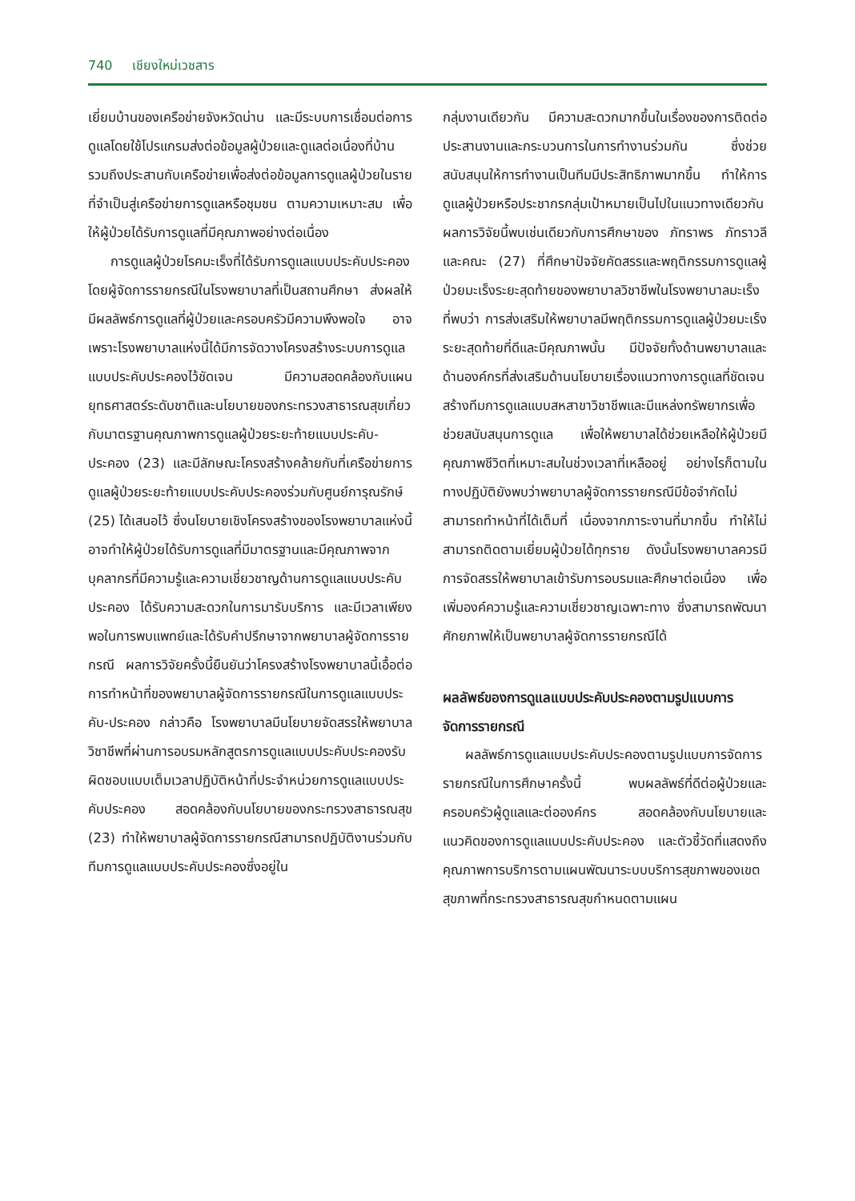740 เชียงใหม่เวชสาร
เยี่ยมบ้านของเครือข่ายจังหวัดน่าน และมีระบบการเชื่อมต่อการดูแลโดยใช้โปรแกรมส่งต่อข้อมูลผู้ป่วยและดูแลต่อเนื่องที่บ้าน รวมถึงประสานกับเครือข่ายเพื่อส่งต่อข้อมูลการดูแลผู้ป่วยในรายที่จำเป็นสู่เครือข่ายการดูแลหรือชุมชน ตามความเหมาะสม เพื่อให้ผู้ป่วยได้รับการดูแลที่มีคุณภาพอย่างต่อเนื่อง
การดูแลผู้ป่วยโรคมะเร็งที่ได้รับการดูแลแบบประคับประคองโดยผู้จัดการรายกรณีในโรงพยาบาลที่เป็นสถานศึกษา ส่งผลให้มีผลลัพธ์การดูแลที่ผู้ป่วยและครอบครัวมีความพึงพอใจ อาจเพราะโรงพยาบาลแห่งนี้ได้มีการจัดวางโครงสร้างระบบการดูแลแบบประคับประคองไว้ชัดเจน มีความสอดคล้องกับแผนยุทธศาสตร์ระดับชาติและนโยบายของกระทรวงสาธารณสุขเกี่ยวกับมาตรฐานคุณภาพการดูแลผู้ป่วยระยะท้ายแบบประคับ-ประคอง (23) และมีลักษณะโครงสร้างคล้ายกับที่เครือข่ายการดูแลผู้ป่วยระยะท้ายแบบประคับประคองร่วมกับศูนย์การุณรักษ์ (25) ได้เสนอไว้ ซึ่งนโยบายเชิงโครงสร้างของโรงพยาบาลแห่งนี้อาจทำให้ผู้ป่วยได้รับการดูแลที่มีมาตรฐานและมีคุณภาพจากบุคลากรที่มีความรู้และความเชี่ยวชาญด้านการดูแลแบบประคับประคอง ได้รับความสะดวกในการมารับบริการ และมีเวลาเพียงพอในการพบแพทย์และได้รับคำปรึกษาจากพยาบาลผู้จัดการรายกรณี ผลการวิจัยครั้งนี้ยืนยันว่าโครงสร้างโรงพยาบาลนี้เอื้อต่อการทำหน้าที่ของพยาบาลผู้จัดการรายกรณีในการดูแลแบบประคับ-ประคอง กล่าวคือ โรงพยาบาลมีนโยบายจัดสรรให้พยาบาลวิชาชีพที่ผ่านการอบรมหลักสูตรการดูแลแบบประคับประคองรับผิดชอบแบบเต็มเวลาปฏิบัติหน้าที่ประจำหน่วยการดูแลแบบประคับประคอง สอดคล้องกับนโยบายของกระทรวงสาธารณสุข (23) ทำให้พยาบาลผู้จัดการรายกรณีสามารถปฏิบัติงานร่วมกับทีมการดูแลแบบประคับประคองซึ่งอยู่ใน
กลุ่มงานเดียวกัน มีความสะดวกมากขึ้นในเรื่องของการติดต่อประสานงานและกระบวนการในการทำงานร่วมกัน ซึ่งช่วยสนับสนุนให้การทำงานเป็นทีมมีประสิทธิภาพมากขึ้น ทำให้การดูแลผู้ป่วยหรือประชากรกลุ่มเป้าหมายเป็นไปในแนวทางเดียวกัน ผลการวิจัยนี้พบเช่นเดียวกับการศึกษาของ ภัทราพร ภัทราวลี และคณะ (27) ที่ศึกษาปัจจัยคัดสรรและพฤติกรรมการดูแลผู้ป่วยมะเร็งระยะสุดท้ายของพยาบาลวิชาชีพในโรงพยาบาลมะเร็งที่พบว่า การส่งเสริมให้พยาบาลมีพฤติกรรมการดูแลผู้ป่วยมะเร็งระยะสุดท้ายที่ดีและมีคุณภาพนั้น มีปัจจัยทั้งด้านพยาบาลและด้านองค์กรที่ส่งเสริมด้านนโยบายเรื่องแนวทางการดูแลที่ชัดเจน สร้างทีมการดูแลแบบสหสาขาวิชาชีพและมีแหล่งทรัพยากรเพื่อช่วยสนับสนุนการดูแล เพื่อให้พยาบาลได้ช่วยเหลือให้ผู้ป่วยมีคุณภาพชีวิตที่เหมาะสมในช่วงเวลาที่เหลืออยู่ อย่างไรก็ตามในทางปฏิบัติยังพบว่าพยาบาลผู้จัดการรายกรณีมีข้อจำกัดไม่สามารถทำหน้าที่ได้เต็มที่ เนื่องจากภาระงานที่มากขึ้น ทำให้ไม่สามารถติดตามเยี่ยมผู้ป่วยได้ทุกราย ดังนั้นโรงพยาบาลควรมีการจัดสรรให้พยาบาลเข้ารับการอบรมและศึกษาต่อเนื่อง เพื่อเพิ่มองค์ความรู้และความเชี่ยวชาญเฉพาะทาง ซึ่งสามารถพัฒนาศักยภาพให้เป็นพยาบาลผู้จัดการรายกรณีได้
ผลลัพธ์ของการดูแลแบบประคับประคองตามรูปแบบการจัดการรายกรณี
ผลลัพธ์การดูแลแบบประคับประคองตามรูปแบบการจัดการรายกรณีในการศึกษาครั้งนี้ พบผลลัพธ์ที่ดีต่อผู้ป่วยและครอบครัวผู้ดูแลและต่อองค์กร สอดคล้องกับนโยบายและแนวคิดของการดูแลแบบประคับประคอง และตัวชี้วัดที่แสดงถึงคุณภาพการบริการตามแผนพัฒนาระบบบริการสุขภาพของเขตสุขภาพที่กระทรวงสาธารณสุขกำหนดตามแผน